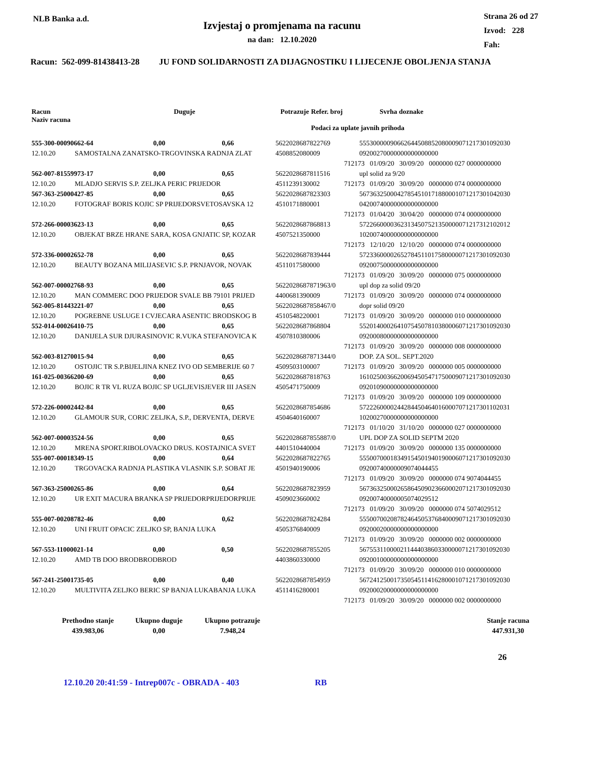NLB Banka a.d.
Izvjestaj o promjenama na racunu
na dan: 12.10.2020
Strana 26 od 27
Izvod: 228
Fah:
Racun: 562-099-81438413-28 JU FOND SOLIDARNOSTI ZA DIJAGNOSTIKU I LIJECENJE OBOLJENJA STANJA
| Racun Naziv racuna | Duguje | Potrazuje | Refer. broj | Svrha doznake |
| | | | Podaci za uplate javnih prihoda | |
| 555-300-00090662-64 0,00 0,66 | | 5622028687822769 | | 55530000090662644508852080009071217301092030 |
| 12.10.20 | SAMOSTALNA ZANATSKO-TRGOVINSKA RADNJA ZLAT | 4508852080009 | | 09200270000000000000000 |
| | | | 712173 01/09/20 30/09/20 0000000 027 0000000000 | |
| 562-007-81559973-17 0,00 0,65 | | 5622028687811516 | | upl solid za 9/20 |
| 12.10.20 | MLADJO SERVIS S.P. ZELJKA PERIC PRIJEDOR | 4511239130002 | 712173 01/09/20 30/09/20 0000000 074 0000000000 | |
| 567-363-25000427-85 0,00 0,65 | | 5622028687823303 | | 56736325000427854510171880001071217301042030 |
| 12.10.20 | FOTOGRAF BORIS KOJIC SP PRIJEDORSVETOSAVSKA 12 | 4510171880001 | | 04200740000000000000000 |
| | | | 712173 01/04/20 30/04/20 0000000 074 0000000000 | |
| 572-266-00003623-13 0,00 0,65 | | 5622028687868813 | | 57226600003623134507521350000071217312102012 |
| 12.10.20 | OBJEKAT BRZE HRANE SARA, KOSA GNJATIC SP, KOZAR | 4507521350000 | | 10200740000000000000000 |
| | | | 712173 12/10/20 12/10/20 0000000 074 0000000000 | |
| 572-336-00002652-78 0,00 0,65 | | 5622028687839444 | | 57233600002652784511017580000071217301092030 |
| 12.10.20 | BEAUTY BOZANA MILIJASEVIC S.P. PRNJAVOR, NOVAK | 4511017580000 | | 09200750000000000000000 |
| | | | 712173 01/09/20 30/09/20 0000000 075 0000000000 | |
| 562-007-00002768-93 0,00 0,65 | | 5622028687871963/0 | | upl dop za solid 09/20 |
| 12.10.20 | MAN COMMERC DOO PRIJEDOR SVALE BB 79101 PRIJED | 4400681390009 | 712173 01/09/20 30/09/20 0000000 074 0000000000 | |
| 562-005-81443221-07 0,00 0,65 | | 5622028687858467/0 | | dopr solid 09/20 |
| 12.10.20 | POGREBNE USLUGE I CVJECARA ASENTIC BRODSKOG B | 4510548220001 | 712173 01/09/20 30/09/20 0000000 010 0000000000 | |
| 552-014-00026410-75 0,00 0,65 | | 5622028687868804 | | 55201400026410754507810380006071217301092030 |
| 12.10.20 | DANIJELA SUR DJURASINOVIC R.VUKA STEFANOVICA K | 4507810380006 | | 09200080000000000000000 |
| | | | 712173 01/09/20 30/09/20 0000000 008 0000000000 | |
| 562-003-81270015-94 0,00 0,65 | | 5622028687871344/0 | | DOP. ZA SOL. SEPT.2020 |
| 12.10.20 | OSTOJIC TR S.P.BIJELJINA KNEZ IVO OD SEMBERIJE 60 7 | 4509503100007 | 712173 01/09/20 30/09/20 0000000 005 0000000000 | |
| 161-025-00366200-69 0,00 0,65 | | 5622028687818763 | | 16102500366200694505471750009071217301092030 |
| 12.10.20 | BOJIC R TR VL RUZA BOJIC SP UGLJEVISJEVER III JASEN | 4505471750009 | | 09201090000000000000000 |
| | | | 712173 01/09/20 30/09/20 0000000 109 0000000000 | |
| 572-226-00002442-84 0,00 0,65 | | 5622028687854686 | | 57222600002442844504640160007071217301102031 |
| 12.10.20 | GLAMOUR SUR, CORIC ZELJKA, S.P., DERVENTA, DERVE | 4504640160007 | | 10200270000000000000000 |
| | | | 712173 01/10/20 31/10/20 0000000 027 0000000000 | |
| 562-007-00003524-56 0,00 0,65 | | 5622028687855887/0 | | UPL DOP ZA SOLID SEPTM 2020 |
| 12.10.20 | MRENA SPORT.RIBOLOVACKO DRUS. KOSTAJNICA SVET | 4401510440004 | 712173 01/09/20 30/09/20 0000000 135 0000000000 | |
| 555-007-00018349-15 0,00 0,64 | | 5622028687822765 | | 55500700018349154501940190006071217301092030 |
| 12.10.20 | TRGOVACKA RADNJA PLASTIKA VLASNIK S.P. SOBAT JE | 4501940190006 | | 09200740000009074044455 |
| | | | 712173 01/09/20 30/09/20 0000000 074 9074044455 | |
| 567-363-25000265-86 0,00 0,64 | | 5622028687823959 | | 56736325000265864509023660002071217301092030 |
| 12.10.20 | UR EXIT MACURA BRANKA SP PRIJEDORPRIJEDORPRIJE | 4509023660002 | | 09200740000005074029512 |
| | | | 712173 01/09/20 30/09/20 0000000 074 5074029512 | |
| 555-007-00208782-46 0,00 0,62 | | 5622028687824284 | | 55500700208782464505376840009071217301092030 |
| 12.10.20 | UNI FRUIT OPACIC ZELJKO SP, BANJA LUKA | 4505376840009 | | 09200020000000000000000 |
| | | | 712173 01/09/20 30/09/20 0000000 002 0000000000 | |
| 567-553-11000021-14 0,00 0,50 | | 5622028687855205 | | 56755311000021144403860330000071217301092030 |
| 12.10.20 | AMD TB DOO BRODBRODBROD | 4403860330000 | | 09200100000000000000000 |
| | | | 712173 01/09/20 30/09/20 0000000 010 0000000000 | |
| 567-241-25001735-05 0,00 0,40 | | 5622028687854959 | | 56724125001735054511416280001071217301092030 |
| 12.10.20 | MULTIVITA ZELJKO BERIC SP BANJA LUKABANJA LUKA | 4511416280001 | | 09200020000000000000000 |
| | | | 712173 01/09/20 30/09/20 0000000 002 0000000000 | |
| Prethodno stanje | Ukupno duguje | Ukupno potrazuje | | Stanje racuna |
| 439.983,06 | 0,00 | 7.948,24 | | 447.931,30 |
26
12.10.20 20:41:59 - Intrep007c - OBRADA - 403 RB